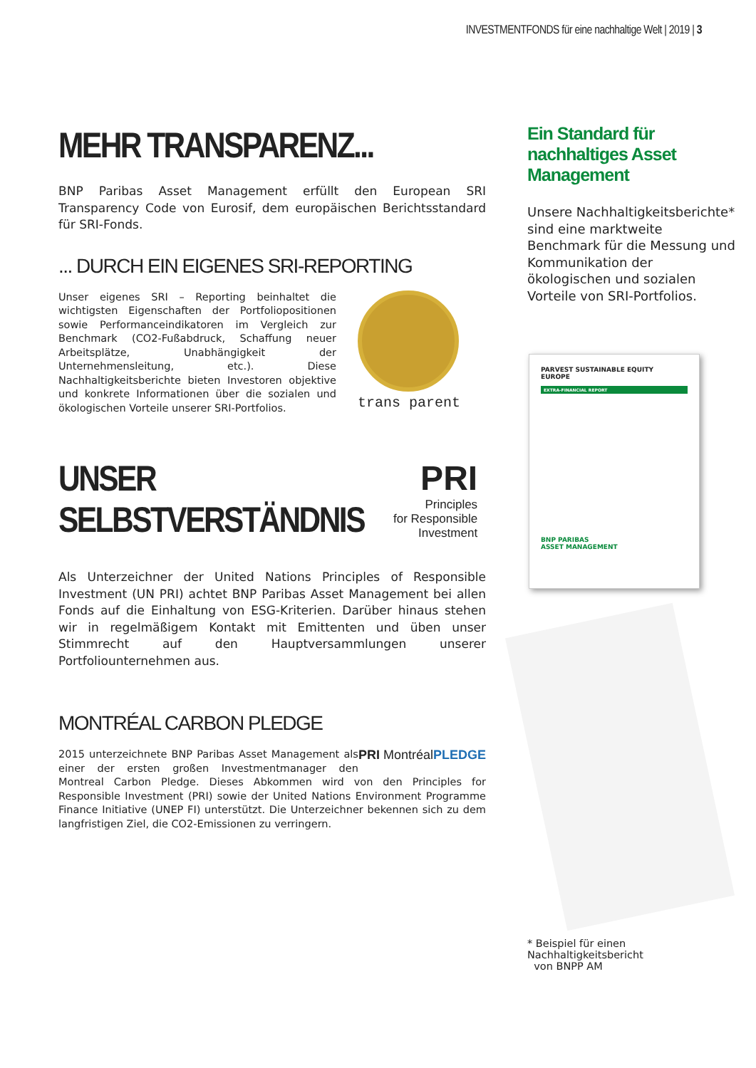INVESTMENTFONDS für eine nachhaltige Welt | 2019 | 3
MEHR TRANSPARENZ...
BNP Paribas Asset Management erfüllt den European SRI Transparency Code von Eurosif, dem europäischen Berichtsstandard für SRI-Fonds.
... DURCH EIN EIGENES SRI-REPORTING
Unser eigenes SRI – Reporting beinhaltet die wichtigsten Eigenschaften der Portfoliopositionen sowie Performanceindikatoren im Vergleich zur Benchmark (CO2-Fußabdruck, Schaffung neuer Arbeitsplätze, Unabhängigkeit der Unternehmensleitung, etc.). Diese Nachhaltigkeitsberichte bieten Investoren objektive und konkrete Informationen über die sozialen und ökologischen Vorteile unserer SRI-Portfolios.
trans parent
UNSER SELBSTVERSTÄNDNIS
PRI
Principles
for Responsible
Investment
Als Unterzeichner der United Nations Principles of Responsible Investment (UN PRI) achtet BNP Paribas Asset Management bei allen Fonds auf die Einhaltung von ESG-Kriterien. Darüber hinaus stehen wir in regelmäßigem Kontakt mit Emittenten und üben unser Stimmrecht auf den Hauptversammlungen unserer Portfoliounternehmen aus.
MONTRÉAL CARBON PLEDGE
PRI MontréalPLEDGE
2015 unterzeichnete BNP Paribas Asset Management als einer der ersten großen Investmentmanager den Montreal Carbon Pledge. Dieses Abkommen wird von den Principles for Responsible Investment (PRI) sowie der United Nations Environment Programme Finance Initiative (UNEP FI) unterstützt. Die Unterzeichner bekennen sich zu dem langfristigen Ziel, die CO2-Emissionen zu verringern.
Ein Standard für nachhaltiges Asset Management
Unsere Nachhaltigkeitsberichte* sind eine marktweite Benchmark für die Messung und Kommunikation der ökologischen und sozialen Vorteile von SRI-Portfolios.
PARVEST SUSTAINABLE EQUITY
EUROPE
EXTRA-FINANCIAL REPORT
BNP PARIBAS
ASSET MANAGEMENT
* Beispiel für einen Nachhaltigkeitsbericht
von BNPP AM